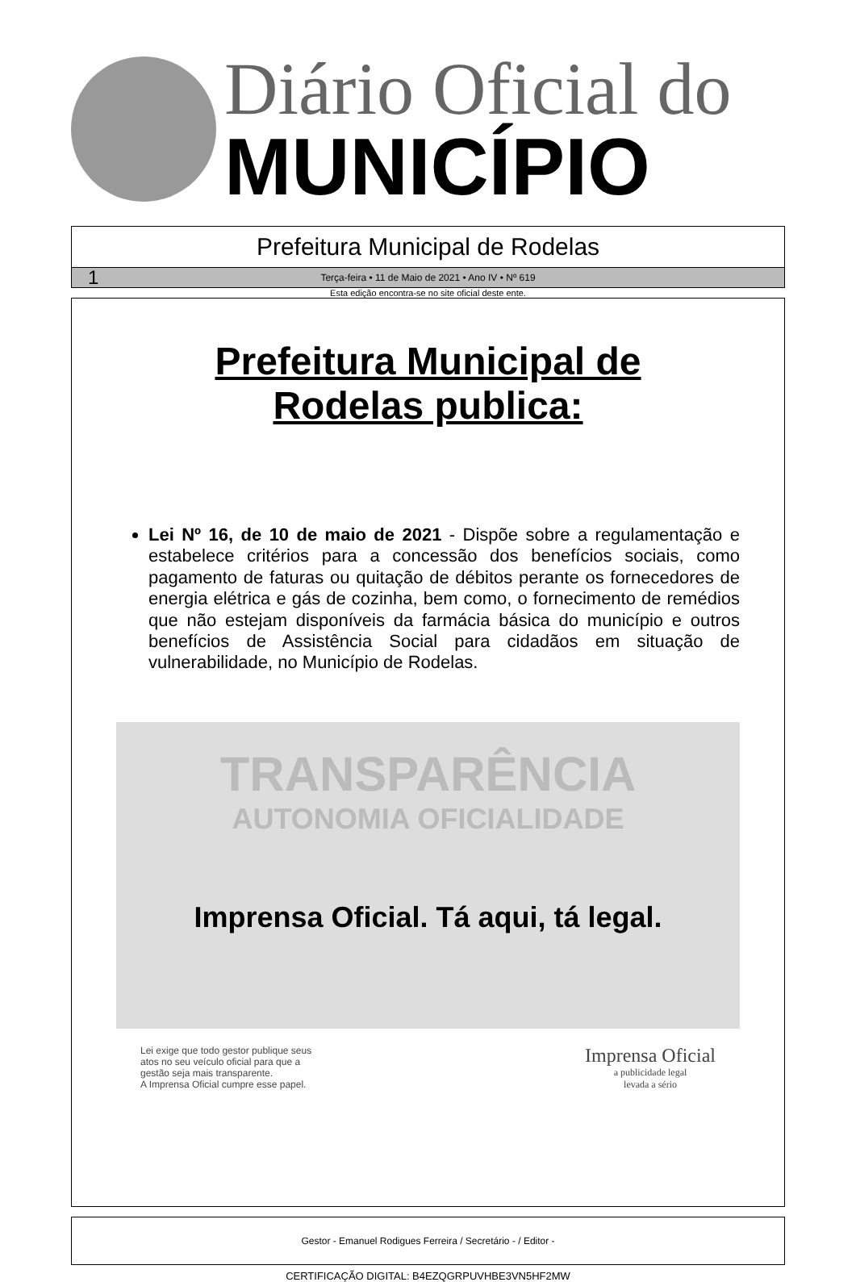Diário Oficial do
MUNICÍPIO
Prefeitura Municipal de Rodelas
1 Terça-feira • 11 de Maio de 2021 • Ano IV • Nº 619
Esta edição encontra-se no site oficial deste ente.
Prefeitura Municipal de
Rodelas publica:
Lei Nº 16, de 10 de maio de 2021 - Dispõe sobre a regulamentação e estabelece critérios para a concessão dos benefícios sociais, como pagamento de faturas ou quitação de débitos perante os fornecedores de energia elétrica e gás de cozinha, bem como, o fornecimento de remédios que não estejam disponíveis da farmácia básica do município e outros benefícios de Assistência Social para cidadãos em situação de vulnerabilidade, no Município de Rodelas.
TRANSPARÊNCIA
AUTONOMIA OFICIALIDADE
Imprensa Oficial. Tá aqui, tá legal.
Lei exige que todo gestor publique seus
atos no seu veículo oficial para que a
gestão seja mais transparente.
A Imprensa Oficial cumpre esse papel.
Imprensa Oficial
a publicidade legal
levada a sério
Gestor - Emanuel Rodigues Ferreira / Secretário - / Editor -
CERTIFICAÇÃO DIGITAL: B4EZQGRPUVHBE3VN5HF2MW